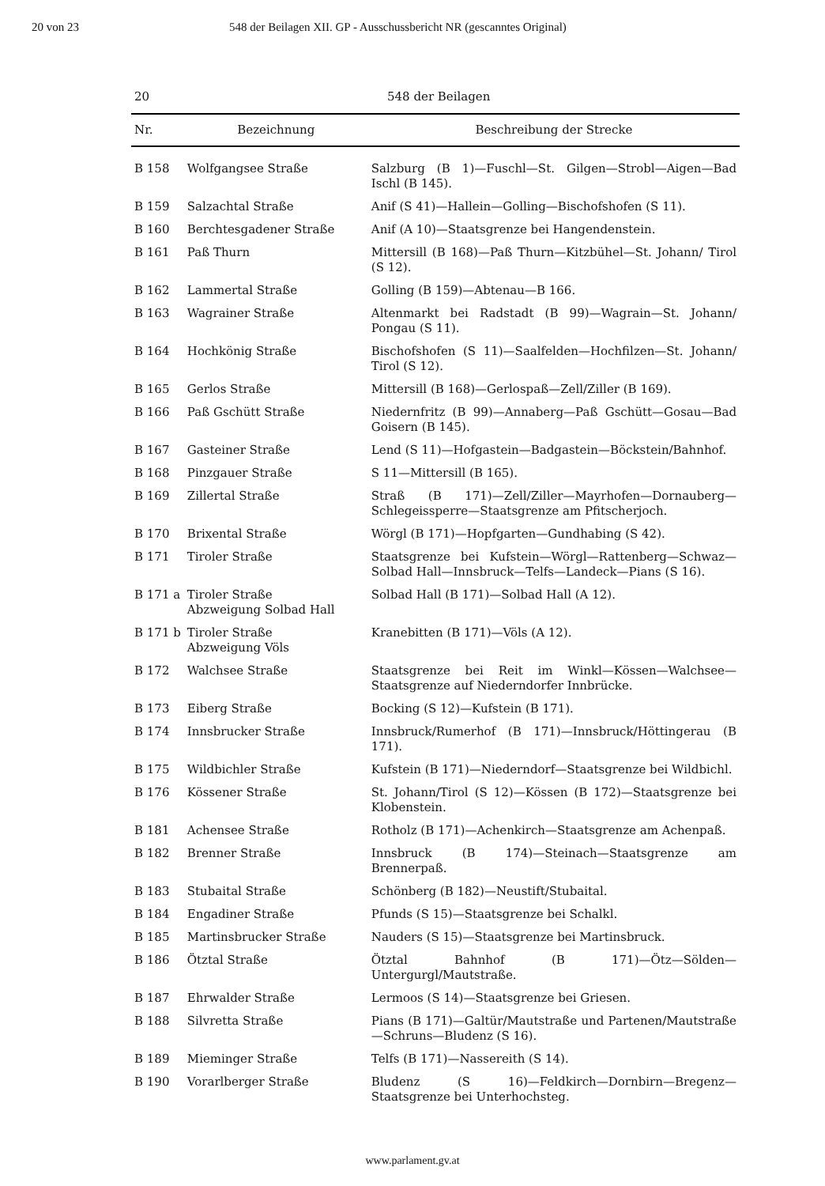20 von 23 548 der Beilagen XII. GP - Ausschussbericht NR (gescanntes Original)
20 548 der Beilagen
| Nr. | Bezeichnung | Beschreibung der Strecke |
| --- | --- | --- |
| B 158 | Wolfgangsee Straße | Salzburg (B 1)—Fuschl—St. Gilgen—Strobl—Aigen—Bad Ischl (B 145). |
| B 159 | Salzachtal Straße | Anif (S 41)—Hallein—Golling—Bischofshofen (S 11). |
| B 160 | Berchtesgadener Straße | Anif (A 10)—Staatsgrenze bei Hangendenstein. |
| B 161 | Paß Thurn | Mittersill (B 168)—Paß Thurn—Kitzbühel—St. Johann/ Tirol (S 12). |
| B 162 | Lammertal Straße | Golling (B 159)—Abtenau—B 166. |
| B 163 | Wagrainer Straße | Altenmarkt bei Radstadt (B 99)—Wagrain—St. Johann/ Pongau (S 11). |
| B 164 | Hochkönig Straße | Bischofshofen (S 11)—Saalfelden—Hochfilzen—St. Johann/ Tirol (S 12). |
| B 165 | Gerlos Straße | Mittersill (B 168)—Gerlospaß—Zell/Ziller (B 169). |
| B 166 | Paß Gschütt Straße | Niedernfritz (B 99)—Annaberg—Paß Gschütt—Gosau—Bad Goisern (B 145). |
| B 167 | Gasteiner Straße | Lend (S 11)—Hofgastein—Badgastein—Böckstein/Bahnhof. |
| B 168 | Pinzgauer Straße | S 11—Mittersill (B 165). |
| B 169 | Zillertal Straße | Straß (B 171)—Zell/Ziller—Mayrhofen—Dornauberg—Schlegeissperre—Staatsgrenze am Pfitscherjoch. |
| B 170 | Brixental Straße | Wörgl (B 171)—Hopfgarten—Gundhabing (S 42). |
| B 171 | Tiroler Straße | Staatsgrenze bei Kufstein—Wörgl—Rattenberg—Schwaz—Solbad Hall—Innsbruck—Telfs—Landeck—Pians (S 16). |
| B 171 a | Tiroler Straße Abzweigung Solbad Hall | Solbad Hall (B 171)—Solbad Hall (A 12). |
| B 171 b | Tiroler Straße Abzweigung Völs | Kranebitten (B 171)—Völs (A 12). |
| B 172 | Walchsee Straße | Staatsgrenze bei Reit im Winkl—Kössen—Walchsee—Staatsgrenze auf Niederndorfer Innbrücke. |
| B 173 | Eiberg Straße | Bocking (S 12)—Kufstein (B 171). |
| B 174 | Innsbrucker Straße | Innsbruck/Rumerhof (B 171)—Innsbruck/Höttingerau (B 171). |
| B 175 | Wildbichler Straße | Kufstein (B 171)—Niederndorf—Staatsgrenze bei Wildbichl. |
| B 176 | Kössener Straße | St. Johann/Tirol (S 12)—Kössen (B 172)—Staatsgrenze bei Klobenstein. |
| B 181 | Achensee Straße | Rotholz (B 171)—Achenkirch—Staatsgrenze am Achenpaß. |
| B 182 | Brenner Straße | Innsbruck (B 174)—Steinach—Staatsgrenze am Brennerpaß. |
| B 183 | Stubaital Straße | Schönberg (B 182)—Neustift/Stubaital. |
| B 184 | Engadiner Straße | Pfunds (S 15)—Staatsgrenze bei Schalkl. |
| B 185 | Martinsbrucker Straße | Nauders (S 15)—Staatsgrenze bei Martinsbruck. |
| B 186 | Ötztal Straße | Ötztal Bahnhof (B 171)—Ötz—Sölden—Untergurgl/Mautstraße. |
| B 187 | Ehrwalder Straße | Lermoos (S 14)—Staatsgrenze bei Griesen. |
| B 188 | Silvretta Straße | Pians (B 171)—Galtür/Mautstraße und Partenen/Mautstraße—Schruns—Bludenz (S 16). |
| B 189 | Mieminger Straße | Telfs (B 171)—Nassereith (S 14). |
| B 190 | Vorarlberger Straße | Bludenz (S 16)—Feldkirch—Dornbirn—Bregenz—Staatsgrenze bei Unterhochsteg. |
www.parlament.gv.at